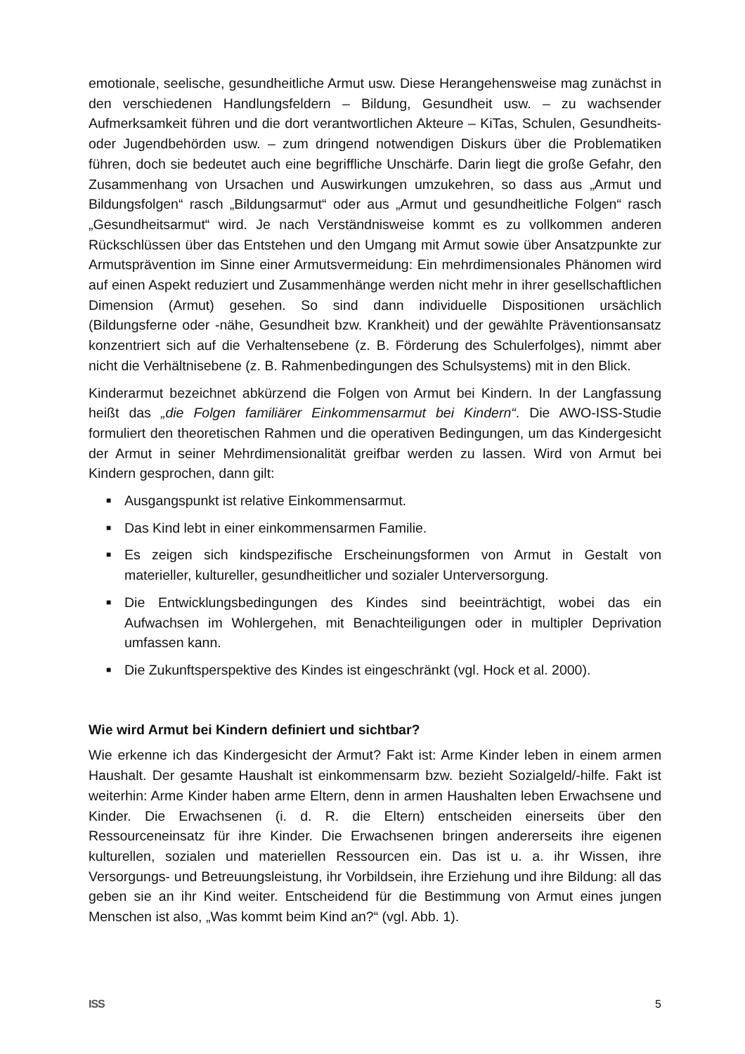emotionale, seelische, gesundheitliche Armut usw. Diese Herangehensweise mag zunächst in den verschiedenen Handlungsfeldern – Bildung, Gesundheit usw. – zu wachsender Aufmerksamkeit führen und die dort verantwortlichen Akteure – KiTas, Schulen, Gesundheits- oder Jugendbehörden usw. – zum dringend notwendigen Diskurs über die Problematiken führen, doch sie bedeutet auch eine begriffliche Unschärfe. Darin liegt die große Gefahr, den Zusammenhang von Ursachen und Auswirkungen umzukehren, so dass aus „Armut und Bildungsfolgen“ rasch „Bildungsarmut“ oder aus „Armut und gesundheitliche Folgen“ rasch „Gesundheitsarmut“ wird. Je nach Verständnisweise kommt es zu vollkommen anderen Rückschlüssen über das Entstehen und den Umgang mit Armut sowie über Ansatzpunkte zur Armutsprävention im Sinne einer Armutsvermeidung: Ein mehrdimensionales Phänomen wird auf einen Aspekt reduziert und Zusammenhänge werden nicht mehr in ihrer gesellschaftlichen Dimension (Armut) gesehen. So sind dann individuelle Dispositionen ursächlich (Bildungsferne oder -nähe, Gesundheit bzw. Krankheit) und der gewählte Präventionsansatz konzentriert sich auf die Verhaltensebene (z. B. Förderung des Schulerfolges), nimmt aber nicht die Verhältnisebene (z. B. Rahmenbedingungen des Schulsystems) mit in den Blick.
Kinderarmut bezeichnet abkürzend die Folgen von Armut bei Kindern. In der Langfassung heißt das „die Folgen familiärer Einkommensarmut bei Kindern“. Die AWO-ISS-Studie formuliert den theoretischen Rahmen und die operativen Bedingungen, um das Kindergesicht der Armut in seiner Mehrdimensionalität greifbar werden zu lassen. Wird von Armut bei Kindern gesprochen, dann gilt:
■ Ausgangspunkt ist relative Einkommensarmut.
■ Das Kind lebt in einer einkommensarmen Familie.
■ Es zeigen sich kindspezifische Erscheinungsformen von Armut in Gestalt von materieller, kultureller, gesundheitlicher und sozialer Unterversorgung.
■ Die Entwicklungsbedingungen des Kindes sind beeinträchtigt, wobei das ein Aufwachsen im Wohlergehen, mit Benachteiligungen oder in multipler Deprivation umfassen kann.
■ Die Zukunftsperspektive des Kindes ist eingeschränkt (vgl. Hock et al. 2000).
Wie wird Armut bei Kindern definiert und sichtbar?
Wie erkenne ich das Kindergesicht der Armut? Fakt ist: Arme Kinder leben in einem armen Haushalt. Der gesamte Haushalt ist einkommensarm bzw. bezieht Sozialgeld/-hilfe. Fakt ist weiterhin: Arme Kinder haben arme Eltern, denn in armen Haushalten leben Erwachsene und Kinder. Die Erwachsenen (i. d. R. die Eltern) entscheiden einerseits über den Ressourceneinsatz für ihre Kinder. Die Erwachsenen bringen andererseits ihre eigenen kulturellen, sozialen und materiellen Ressourcen ein. Das ist u. a. ihr Wissen, ihre Versorgungs- und Betreuungsleistung, ihr Vorbildsein, ihre Erziehung und ihre Bildung: all das geben sie an ihr Kind weiter. Entscheidend für die Bestimmung von Armut eines jungen Menschen ist also, „Was kommt beim Kind an?“ (vgl. Abb. 1).
ISS 5